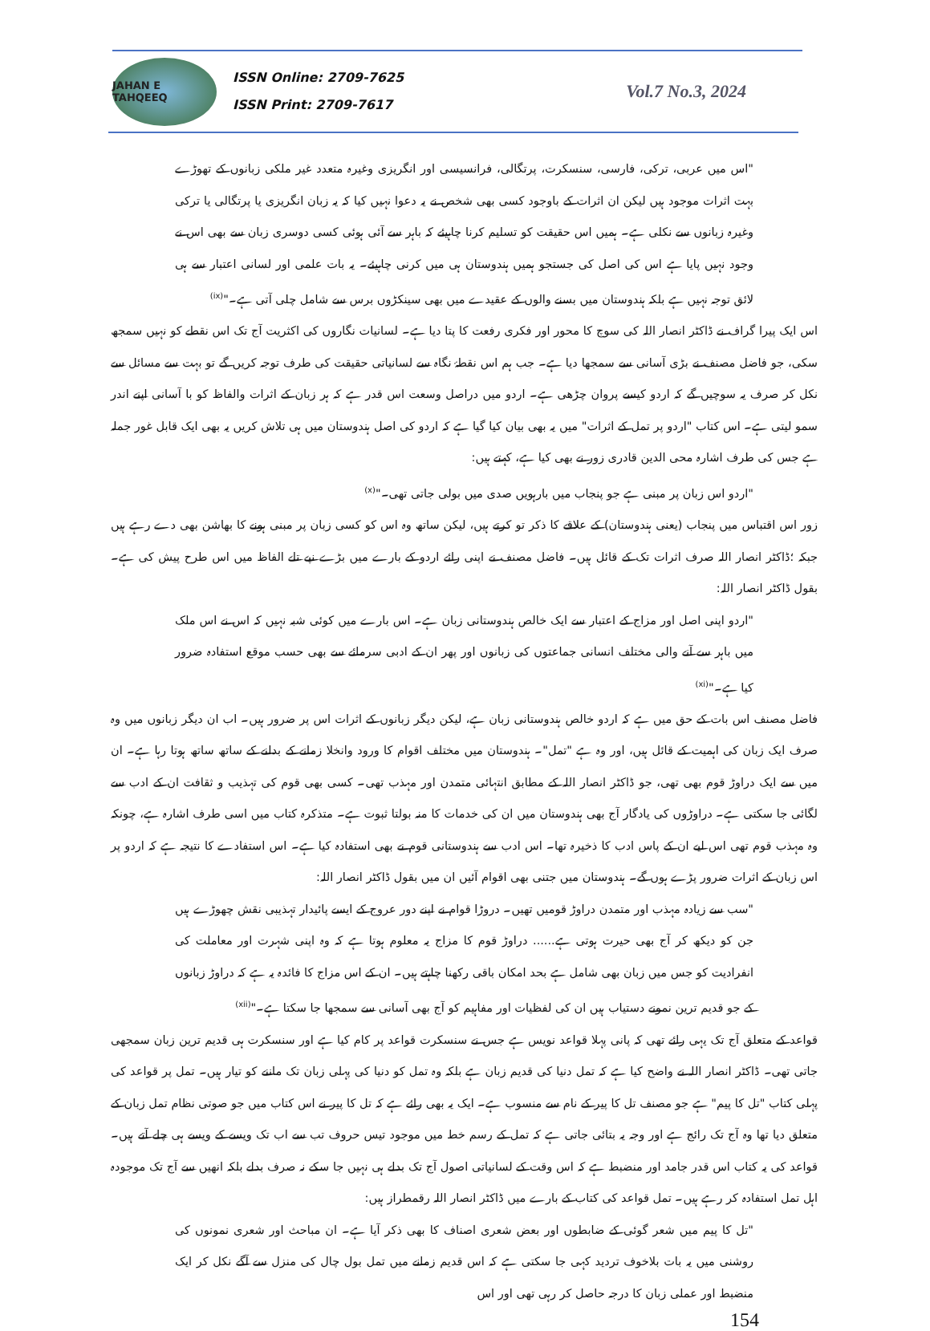JAHAN E TAHQEEQ
ISSN Online: 2709-7625
ISSN Print: 2709-7617
Vol.7 No.3, 2024
"اس میں عربی، ترکی، فارسی، سنسکرت، پرتگالی، فرانسیسی اور انگریزی وغیرہ متعدد غیر ملکی زبانوں کے تھوڑے بہت اثرات موجود ہیں لیکن ان اثرات کے باوجود کسی بھی شخص نے یہ دعوا نہیں کیا کہ یہ زبان انگریزی یا پرتگالی یا ترکی وغیرہ زبانوں سے نکلی ہے۔ ہمیں اس حقیقت کو تسلیم کرنا چاہیئے کہ باہر سے آئی ہوئی کسی دوسری زبان سے بھی اس نے وجود نہیں پایا ہے اس کی اصل کی جستجو ہمیں ہندوستان ہی میں کرنی چاہیئے۔ یہ بات علمی اور لسانی اعتبار سے ہی لائق توجہ نہیں ہے بلکہ ہندوستان میں بسنے والوں کے عقیدے میں بھی سینکڑوں برس سے شامل چلی آتی ہے۔"<sup>(ix)</sup>
اس ایک پیرا گراف نے ڈاکٹر انصار اللہ کی سوچ کا محور اور فکری رفعت کا پتا دیا ہے۔ لسانیات نگاروں کی اکثریت آج تک اس نقطے کو نہیں سمجھ سکی، جو فاضل مصنف نے بڑی آسانی سے سمجھا دیا ہے۔ جب ہم اس نقطۂ نگاہ سے لسانیاتی حقیقت کی طرف توجہ کریں گے تو بہت سے مسائل سے نکل کر صرف یہ سوچیں گے کہ اردو کیسے پروان چڑھی ہے۔ اردو میں دراصل وسعت اس قدر ہے کہ ہر زبان کے اثرات والفاظ کو با آسانی اپنے اندر سمو لیتی ہے۔ اس کتاب "اردو پر تمل کے اثرات" میں یہ بھی بیان کیا گیا ہے کہ اردو کی اصل ہندوستان میں ہی تلاش کریں یہ بھی ایک قابل غور جملہ ہے جس کی طرف اشارہ محی الدین قادری زور نے بھی کیا ہے، کہتے ہیں:
"اردو اس زبان پر مبنی ہے جو پنجاب میں بارہویں صدی میں بولی جاتی تھی۔"<sup>(x)</sup>
زور اس اقتباس میں پنجاب (یعنی ہندوستان) کے علاقے کا ذکر تو کرتے ہیں، لیکن ساتھ وہ اس کو کسی زبان پر مبنی ہونے کا بھاشن بھی دے رہے ہیں جبکہ ؛ڈاکٹر انصار اللہ صرف اثرات تک کے قائل ہیں۔ فاضل مصنف نے اپنی رائے اردو کے بارے میں بڑے نپے تلے الفاظ میں اس طرح پیش کی ہے۔ بقول ڈاکٹر انصار اللہ:
"اردو اپنی اصل اور مزاج کے اعتبار سے ایک خالص ہندوستانی زبان ہے۔ اس بارے میں کوئی شبہ نہیں کہ اس نے اس ملک میں باہر سے آنے والی مختلف انسانی جماعتوں کی زبانوں اور پھر ان کے ادبی سرمائے سے بھی حسب موقع استفادہ ضرور کیا ہے۔"<sup>(xi)</sup>
فاضل مصنف اس بات کے حق میں ہے کہ اردو خالص ہندوستانی زبان ہے، لیکن دیگر زبانوں کے اثرات اس پر ضرور ہیں۔ اب ان دیگر زبانوں میں وہ صرف ایک زبان کی اہمیت کے قائل ہیں، اور وہ ہے "تمل"۔ ہندوستان میں مختلف اقوام کا ورود وانخلا زمانے کے بدلنے کے ساتھ ساتھ ہوتا رہا ہے۔ ان میں سے ایک دراوڑ قوم بھی تھی، جو ڈاکٹر انصار اللہ کے مطابق انتہائی متمدن اور مہذب تھی۔ کسی بھی قوم کی تہذیب و ثقافت ان کے ادب سے لگائی جا سکتی ہے۔ دراوڑوں کی یادگار آج بھی ہندوستان میں ان کی خدمات کا منہ بولتا ثبوت ہے۔ متذکرہ کتاب میں اسی طرف اشارہ ہے، چونکہ وہ مہذب قوم تھی اس لیے ان کے پاس ادب کا ذخیرہ تھا۔ اس ادب سے ہندوستانی قوم نے بھی استفادہ کیا ہے۔ اس استفادے کا نتیجہ ہے کہ اردو پر اس زبان کے اثرات ضرور پڑے ہوں گے۔ ہندوستان میں جتنی بھی اقوام آئیں ان میں بقول ڈاکٹر انصار اللہ:
"سب سے زیادہ مہذب اور متمدن دراوڑ قومیں تھیں۔ دروڑا قوام نے اپنے دور عروج کے ایسے پائیدار تہذیبی نقش چھوڑے ہیں جن کو دیکھ کر آج بھی حیرت ہوتی ہے...... دراوڑ قوم کا مزاج یہ معلوم ہوتا ہے کہ وہ اپنی شہرت اور معاملت کی انفرادیت کو جس میں زبان بھی شامل ہے بحد امکان باقی رکھنا چاہتے ہیں۔ ان کے اس مزاج کا فائدہ یہ ہے کہ دراوڑ زبانوں کے جو قدیم ترین نمونے دستیاب ہیں ان کی لفظیات اور مفاہیم کو آج بھی آسانی سے سمجھا جا سکتا ہے۔"<sup>(xii)</sup>
قواعد کے متعلق آج تک یہی رائے تھی کہ پانی پہلا قواعد نویس ہے جس نے سنسکرت قواعد پر کام کیا ہے اور سنسکرت ہی قدیم ترین زبان سمجھی جاتی تھی۔ ڈاکٹر انصار اللہ نے واضح کیا ہے کہ تمل دنیا کی قدیم زبان ہے بلکہ وہ تمل کو دنیا کی پہلی زبان تک ماننے کو تیار ہیں۔ تمل پر قواعد کی پہلی کتاب "تل کا پیم" ہے جو مصنف تل کا پیر کے نام سے منسوب ہے۔ ایک یہ بھی رائے ہے کہ تل کا پیر نے اس کتاب میں جو صوتی نظام تمل زبان کے متعلق دیا تھا وہ آج تک رائج ہے اور وجہ یہ بتائی جاتی ہے کہ تمل کے رسم خط میں موجود تیس حروف تب سے اب تک ویسے کے ویسے ہی چلے آتے ہیں۔ قواعد کی یہ کتاب اس قدر جامد اور منضبط ہے کہ اس وقت کے لسانیاتی اصول آج تک بدلے ہی نہیں جا سکے نہ صرف بدلے بلکہ انھیں سے آج تک موجودہ اہل تمل استفادہ کر رہے ہیں۔ تمل قواعد کی کتاب کے بارے میں ڈاکٹر انصار اللہ رقمطراز ہیں:
"تل کا پیم میں شعر گوئی کے ضابطوں اور بعض شعری اصناف کا بھی ذکر آیا ہے۔ ان مباحث اور شعری نمونوں کی روشنی میں یہ بات بلاخوف تردید کہی جا سکتی ہے کہ اس قدیم زمانے میں تمل بول چال کی منزل سے آگے نکل کر ایک منضبط اور عملی زبان کا درجہ حاصل کر رہی تھی اور اس
154